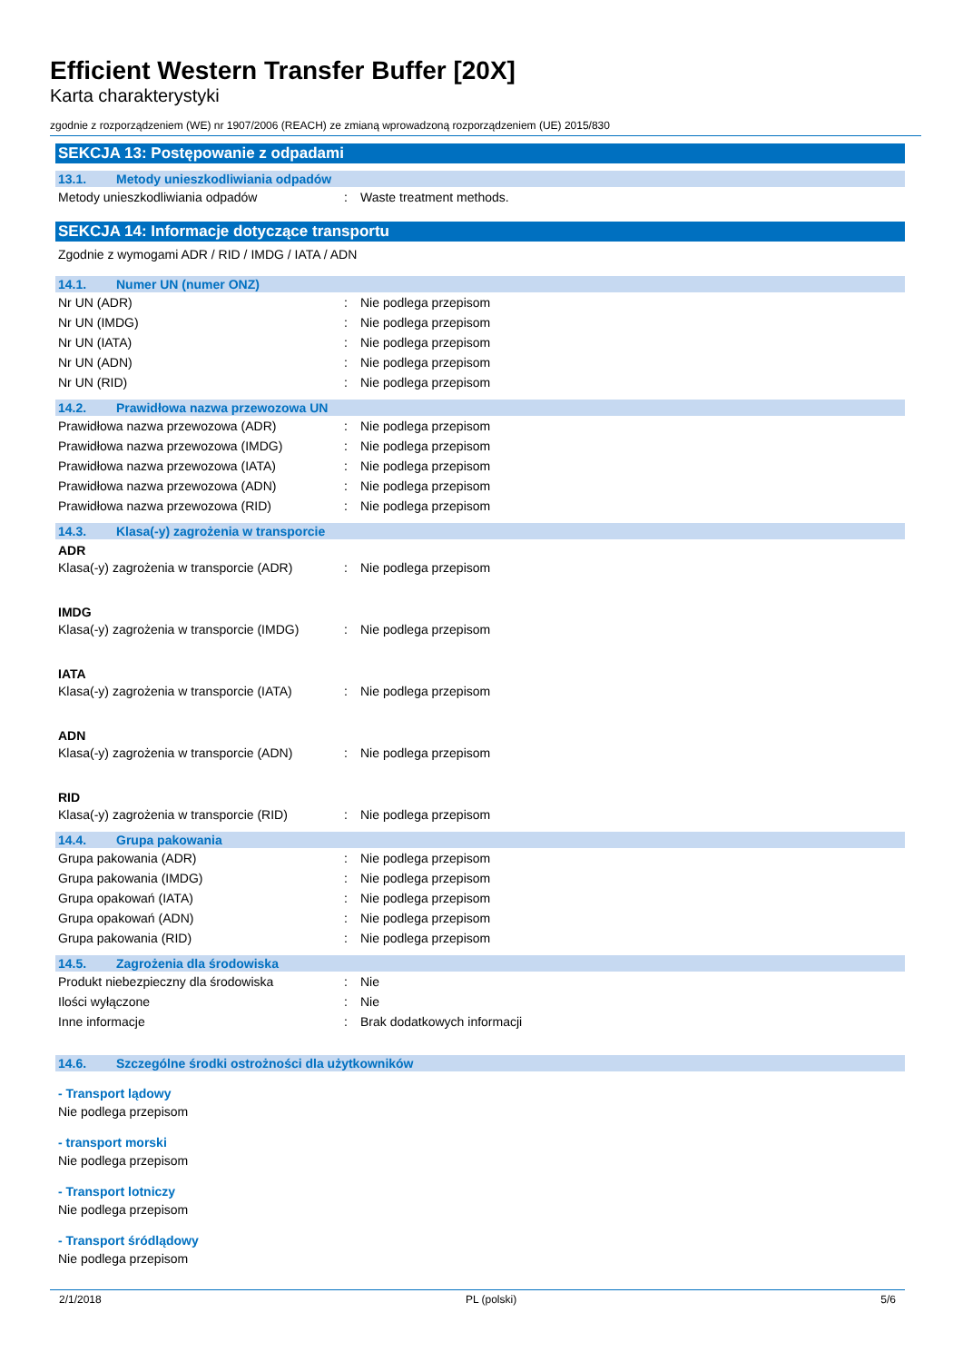Efficient Western Transfer Buffer [20X]
Karta charakterystyki
zgodnie z rozporządzeniem (WE) nr 1907/2006 (REACH) ze zmianą wprowadzoną rozporządzeniem (UE) 2015/830
SEKCJA 13: Postępowanie z odpadami
13.1. Metody unieszkodliwiania odpadów
Metody unieszkodliwiania odpadów : Waste treatment methods.
SEKCJA 14: Informacje dotyczące transportu
Zgodnie z wymogami ADR / RID / IMDG / IATA / ADN
14.1. Numer UN (numer ONZ)
Nr UN (ADR) : Nie podlega przepisom
Nr UN (IMDG) : Nie podlega przepisom
Nr UN (IATA) : Nie podlega przepisom
Nr UN (ADN) : Nie podlega przepisom
Nr UN (RID) : Nie podlega przepisom
14.2. Prawidłowa nazwa przewozowa UN
Prawidłowa nazwa przewozowa (ADR) : Nie podlega przepisom
Prawidłowa nazwa przewozowa (IMDG) : Nie podlega przepisom
Prawidłowa nazwa przewozowa (IATA) : Nie podlega przepisom
Prawidłowa nazwa przewozowa (ADN) : Nie podlega przepisom
Prawidłowa nazwa przewozowa (RID) : Nie podlega przepisom
14.3. Klasa(-y) zagrożenia w transporcie
ADR
Klasa(-y) zagrożenia w transporcie (ADR)
: Nie podlega przepisom
IMDG
Klasa(-y) zagrożenia w transporcie (IMDG)
: Nie podlega przepisom
IATA
Klasa(-y) zagrożenia w transporcie (IATA)
: Nie podlega przepisom
ADN
Klasa(-y) zagrożenia w transporcie (ADN)
: Nie podlega przepisom
RID
Klasa(-y) zagrożenia w transporcie (RID)
: Nie podlega przepisom
14.4. Grupa pakowania
Grupa pakowania (ADR) : Nie podlega przepisom
Grupa pakowania (IMDG) : Nie podlega przepisom
Grupa opakowań (IATA) : Nie podlega przepisom
Grupa opakowań (ADN) : Nie podlega przepisom
Grupa pakowania (RID) : Nie podlega przepisom
14.5. Zagrożenia dla środowiska
Produkt niebezpieczny dla środowiska : Nie
Ilości wyłączone : Nie
Inne informacje : Brak dodatkowych informacji
14.6. Szczególne środki ostrożności dla użytkowników
- Transport lądowy
Nie podlega przepisom
- transport morski
Nie podlega przepisom
- Transport lotniczy
Nie podlega przepisom
- Transport śródlądowy
Nie podlega przepisom
2/1/2018 PL (polski) 5/6